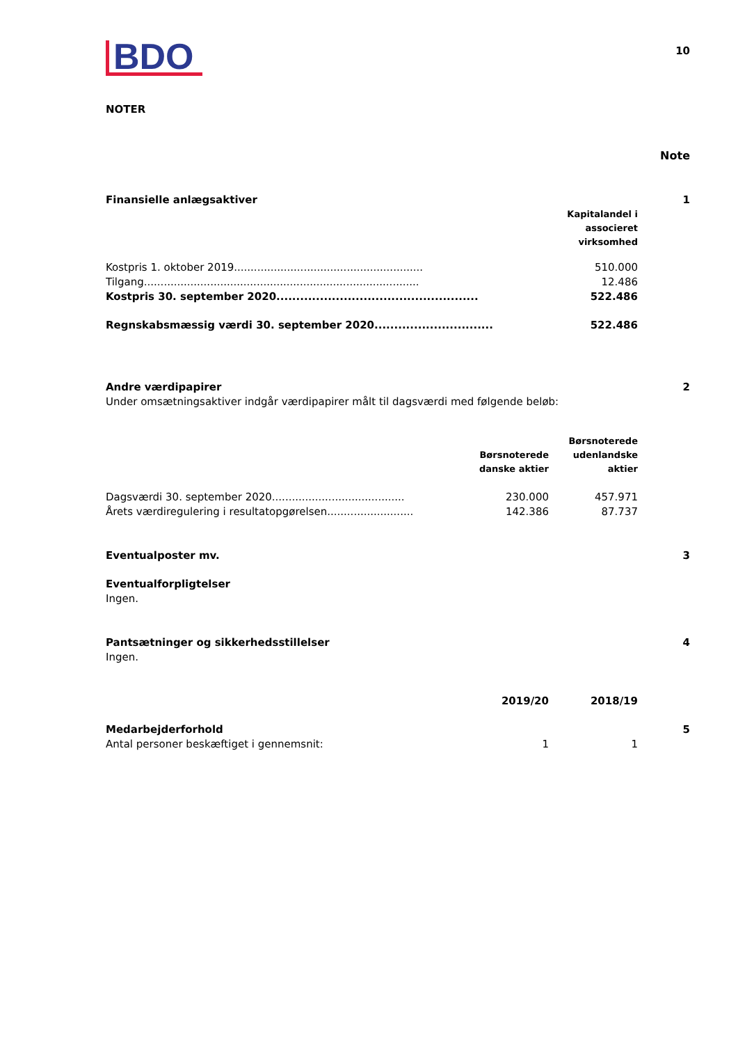BDO
10
NOTER
Note
| Finansielle anlægsaktiver | | 1 |
| | Kapitalandel i associeret virksomhed | |
| Kostpris 1. oktober 2019......................................................... | 510.000 | |
| Tilgang................................................................................... | 12.486 | |
| Kostpris 30. september 2020................................................... | 522.486 | |
| Regnskabsmæssig værdi 30. september 2020.............................. | 522.486 | |
| Andre værdipapirer | | 2 |
| Under omsætningsaktiver indgår værdipapirer målt til dagsværdi med følgende beløb: | | |
| | Børsnoterede danske aktier | Børsnoterede udenlandske aktier | |
| Dagsværdi 30. september 2020........................................ | 230.000 | 457.971 | |
| Årets værdiregulering i resultatopgørelsen.......................... | 142.386 | 87.737 | |
| Eventualposter mv. | | | 3 |
| Eventualforpligtelser | | | |
| Ingen. | | | |
| Pantsætninger og sikkerhedsstillelser | | | 4 |
| Ingen. | | | |
| | 2019/20 | 2018/19 | |
| Medarbejderforhold | | | 5 |
| Antal personer beskæftiget i gennemsnit: | 1 | 1 | |